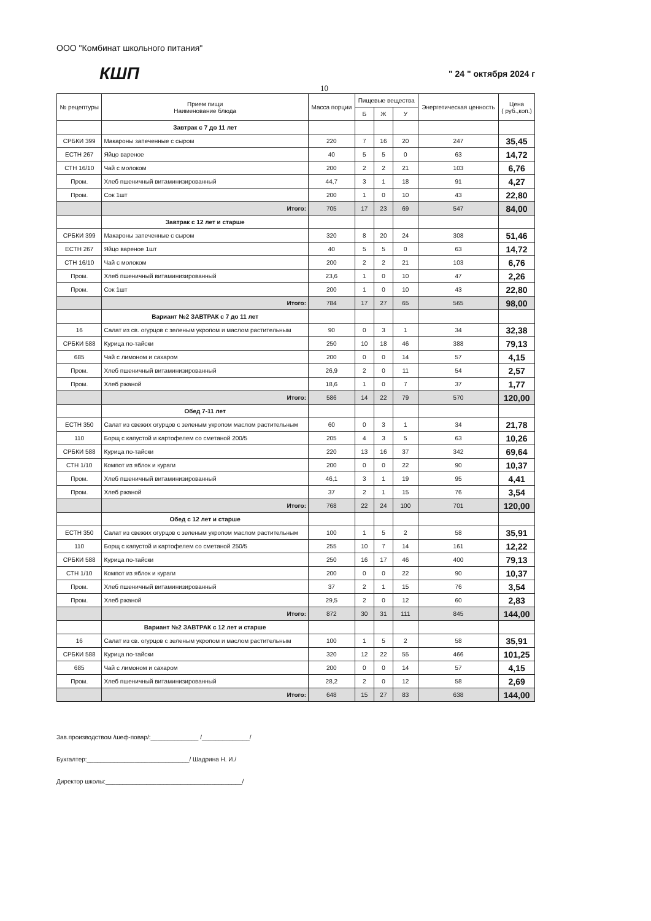ООО "Комбинат школьного питания"
КШП
" 24 " октября 2024 г
10
| № рецептуры | Прием пищи Наименование блюда | Масса порции | Пищевые вещества | | | Энергетическая ценность | Цена ( руб.,коп.) |
| --- | --- | --- | --- | --- | --- | --- | --- |
| | | | Б | Ж | У | | |
| | Завтрак с 7 до 11 лет | | | | | | |
| СРБКИ 399 | Макароны запеченные с сыром | 220 | 7 | 16 | 20 | 247 | 35,45 |
| ЕСТН 267 | Яйцо вареное | 40 | 5 | 5 | 0 | 63 | 14,72 |
| СТН 16/10 | Чай с молоком | 200 | 2 | 2 | 21 | 103 | 6,76 |
| Пром. | Хлеб пшеничный витаминизированный | 44,7 | 3 | 1 | 18 | 91 | 4,27 |
| Пром. | Сок 1шт | 200 | 1 | 0 | 10 | 43 | 22,80 |
| | Итого: | 705 | 17 | 23 | 69 | 547 | 84,00 |
| | Завтрак с 12 лет и старше | | | | | | |
| СРБКИ 399 | Макароны запеченные с сыром | 320 | 8 | 20 | 24 | 308 | 51,46 |
| ЕСТН 267 | Яйцо вареное 1шт | 40 | 5 | 5 | 0 | 63 | 14,72 |
| СТН 16/10 | Чай с молоком | 200 | 2 | 2 | 21 | 103 | 6,76 |
| Пром. | Хлеб пшеничный витаминизированный | 23,6 | 1 | 0 | 10 | 47 | 2,26 |
| Пром. | Сок 1шт | 200 | 1 | 0 | 10 | 43 | 22,80 |
| | Итого: | 784 | 17 | 27 | 65 | 565 | 98,00 |
| | Вариант №2 ЗАВТРАК с 7 до 11 лет | | | | | | |
| 16 | Салат из св. огурцов с зеленым укропом и маслом растительным | 90 | 0 | 3 | 1 | 34 | 32,38 |
| СРБКИ 588 | Курица по-тайски | 250 | 10 | 18 | 46 | 388 | 79,13 |
| 685 | Чай с лимоном и сахаром | 200 | 0 | 0 | 14 | 57 | 4,15 |
| Пром. | Хлеб пшеничный витаминизированный | 26,9 | 2 | 0 | 11 | 54 | 2,57 |
| Пром. | Хлеб ржаной | 18,6 | 1 | 0 | 7 | 37 | 1,77 |
| | Итого: | 586 | 14 | 22 | 79 | 570 | 120,00 |
| | Обед 7-11 лет | | | | | | |
| ЕСТН 350 | Салат из свежих огурцов с зеленым укропом маслом растительным | 60 | 0 | 3 | 1 | 34 | 21,78 |
| 110 | Борщ с капустой и картофелем со сметаной 200/5 | 205 | 4 | 3 | 5 | 63 | 10,26 |
| СРБКИ 588 | Курица по-тайски | 220 | 13 | 16 | 37 | 342 | 69,64 |
| СТН 1/10 | Компот из яблок и кураги | 200 | 0 | 0 | 22 | 90 | 10,37 |
| Пром. | Хлеб пшеничный витаминизированный | 46,1 | 3 | 1 | 19 | 95 | 4,41 |
| Пром. | Хлеб ржаной | 37 | 2 | 1 | 15 | 76 | 3,54 |
| | Итого: | 768 | 22 | 24 | 100 | 701 | 120,00 |
| | Обед с 12 лет и старше | | | | | | |
| ЕСТН 350 | Салат из свежих огурцов с зеленым укропом маслом растительным | 100 | 1 | 5 | 2 | 58 | 35,91 |
| 110 | Борщ с капустой и картофелем со сметаной 250/5 | 255 | 10 | 7 | 14 | 161 | 12,22 |
| СРБКИ 588 | Курица по-тайски | 250 | 16 | 17 | 46 | 400 | 79,13 |
| СТН 1/10 | Компот из яблок и кураги | 200 | 0 | 0 | 22 | 90 | 10,37 |
| Пром. | Хлеб пшеничный витаминизированный | 37 | 2 | 1 | 15 | 76 | 3,54 |
| Пром. | Хлеб ржаной | 29,5 | 2 | 0 | 12 | 60 | 2,83 |
| | Итого: | 872 | 30 | 31 | 111 | 845 | 144,00 |
| | Вариант №2 ЗАВТРАК с 12 лет и старше | | | | | | |
| 16 | Салат из св. огурцов с зеленым укропом и маслом растительным | 100 | 1 | 5 | 2 | 58 | 35,91 |
| СРБКИ 588 | Курица по-тайски | 320 | 12 | 22 | 55 | 466 | 101,25 |
| 685 | Чай с лимоном и сахаром | 200 | 0 | 0 | 14 | 57 | 4,15 |
| Пром. | Хлеб пшеничный витаминизированный | 28,2 | 2 | 0 | 12 | 58 | 2,69 |
| | Итого: | 648 | 15 | 27 | 83 | 638 | 144,00 |
Зав.производством /шеф-повар/:______________ /______________/
Бухгалтер:______________________________/ Шадрина Н. И./
Директор школы:________________________________________/